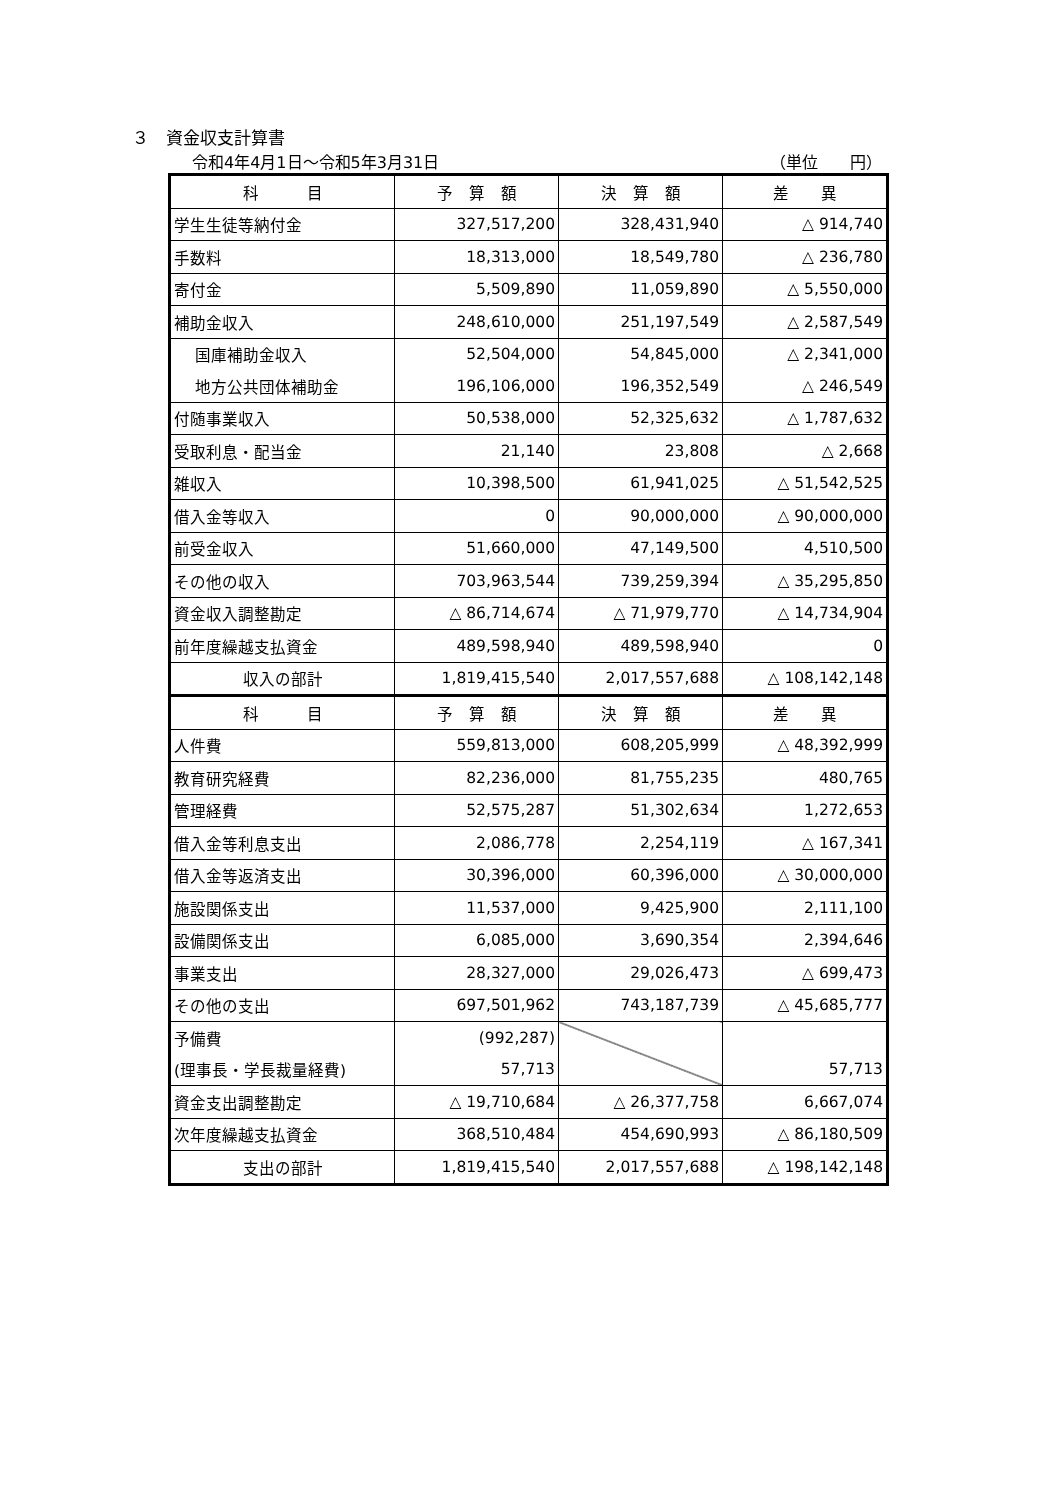３　資金収支計算書
令和4年4月1日～令和5年3月31日 （単位　　円）
| 科 目 | 予 算 額 | 決 算 額 | 差 異 |
| --- | --- | --- | --- |
| 学生生徒等納付金 | 327,517,200 | 328,431,940 | △ 914,740 |
| 手数料 | 18,313,000 | 18,549,780 | △ 236,780 |
| 寄付金 | 5,509,890 | 11,059,890 | △ 5,550,000 |
| 補助金収入 | 248,610,000 | 251,197,549 | △ 2,587,549 |
| 国庫補助金収入 | 52,504,000 | 54,845,000 | △ 2,341,000 |
| 地方公共団体補助金 | 196,106,000 | 196,352,549 | △ 246,549 |
| 付随事業収入 | 50,538,000 | 52,325,632 | △ 1,787,632 |
| 受取利息・配当金 | 21,140 | 23,808 | △ 2,668 |
| 雑収入 | 10,398,500 | 61,941,025 | △ 51,542,525 |
| 借入金等収入 | 0 | 90,000,000 | △ 90,000,000 |
| 前受金収入 | 51,660,000 | 47,149,500 | 4,510,500 |
| その他の収入 | 703,963,544 | 739,259,394 | △ 35,295,850 |
| 資金収入調整勘定 | △ 86,714,674 | △ 71,979,770 | △ 14,734,904 |
| 前年度繰越支払資金 | 489,598,940 | 489,598,940 | 0 |
| 収入の部計 | 1,819,415,540 | 2,017,557,688 | △ 108,142,148 |
| 科 目 | 予 算 額 | 決 算 額 | 差 異 |
| 人件費 | 559,813,000 | 608,205,999 | △ 48,392,999 |
| 教育研究経費 | 82,236,000 | 81,755,235 | 480,765 |
| 管理経費 | 52,575,287 | 51,302,634 | 1,272,653 |
| 借入金等利息支出 | 2,086,778 | 2,254,119 | △ 167,341 |
| 借入金等返済支出 | 30,396,000 | 60,396,000 | △ 30,000,000 |
| 施設関係支出 | 11,537,000 | 9,425,900 | 2,111,100 |
| 設備関係支出 | 6,085,000 | 3,690,354 | 2,394,646 |
| 事業支出 | 28,327,000 | 29,026,473 | △ 699,473 |
| その他の支出 | 697,501,962 | 743,187,739 | △ 45,685,777 |
| 予備費 | (992,287) | | |
| (理事長・学長裁量経費) | 57,713 | | 57,713 |
| 資金支出調整勘定 | △ 19,710,684 | △ 26,377,758 | 6,667,074 |
| 次年度繰越支払資金 | 368,510,484 | 454,690,993 | △ 86,180,509 |
| 支出の部計 | 1,819,415,540 | 2,017,557,688 | △ 198,142,148 |